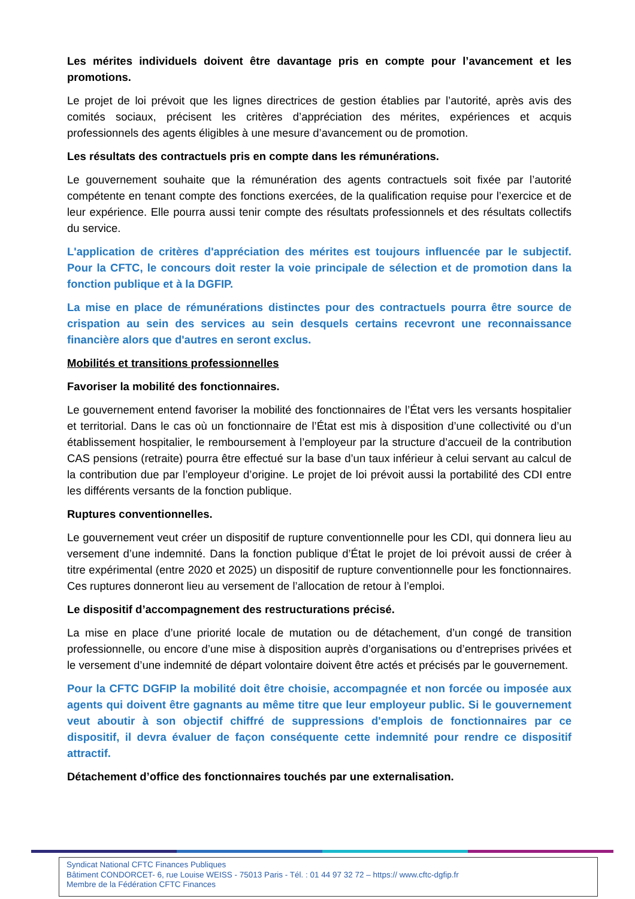Les mérites individuels doivent être davantage pris en compte pour l’avancement et les promotions.
Le projet de loi prévoit que les lignes directrices de gestion établies par l’autorité, après avis des comités sociaux, précisent les critères d’appréciation des mérites, expériences et acquis professionnels des agents éligibles à une mesure d’avancement ou de promotion.
Les résultats des contractuels pris en compte dans les rémunérations.
Le gouvernement souhaite que la rémunération des agents contractuels soit fixée par l’autorité compétente en tenant compte des fonctions exercées, de la qualification requise pour l’exercice et de leur expérience. Elle pourra aussi tenir compte des résultats professionnels et des résultats collectifs du service.
L'application de critères d'appréciation des mérites est toujours influencée par le subjectif. Pour la CFTC, le concours doit rester la voie principale de sélection et de promotion dans la fonction publique et à la DGFIP.
La mise en place de rémunérations distinctes pour des contractuels pourra être source de crispation au sein des services au sein desquels certains recevront une reconnaissance financière alors que d'autres en seront exclus.
Mobilités et transitions professionnelles
Favoriser la mobilité des fonctionnaires.
Le gouvernement entend favoriser la mobilité des fonctionnaires de l’État vers les versants hospitalier et territorial. Dans le cas où un fonctionnaire de l’État est mis à disposition d’une collectivité ou d’un établissement hospitalier, le remboursement à l’employeur par la structure d’accueil de la contribution CAS pensions (retraite) pourra être effectué sur la base d’un taux inférieur à celui servant au calcul de la contribution due par l’employeur d’origine. Le projet de loi prévoit aussi la portabilité des CDI entre les différents versants de la fonction publique.
Ruptures conventionnelles.
Le gouvernement veut créer un dispositif de rupture conventionnelle pour les CDI, qui donnera lieu au versement d’une indemnité. Dans la fonction publique d’État le projet de loi prévoit aussi de créer à titre expérimental (entre 2020 et 2025) un dispositif de rupture conventionnelle pour les fonctionnaires. Ces ruptures donneront lieu au versement de l’allocation de retour à l’emploi.
Le dispositif d’accompagnement des restructurations précisé.
La mise en place d’une priorité locale de mutation ou de détachement, d’un congé de transition professionnelle, ou encore d’une mise à disposition auprès d’organisations ou d’entreprises privées et le versement d’une indemnité de départ volontaire doivent être actés et précisés par le gouvernement.
Pour la CFTC DGFIP la mobilité doit être choisie, accompagnée et non forcée ou imposée aux agents qui doivent être gagnants au même titre que leur employeur public. Si le gouvernement veut aboutir à son objectif chiffré de suppressions d'emplois de fonctionnaires par ce dispositif, il devra évaluer de façon conséquente cette indemnité pour rendre ce dispositif attractif.
Détachement d’office des fonctionnaires touchés par une externalisation.
Syndicat National CFTC Finances Publiques
Bâtiment CONDORCET- 6, rue Louise WEISS - 75013 Paris - Tél. : 01 44 97 32 72 – https:// www.cftc-dgfip.fr
Membre de la Fédération CFTC Finances